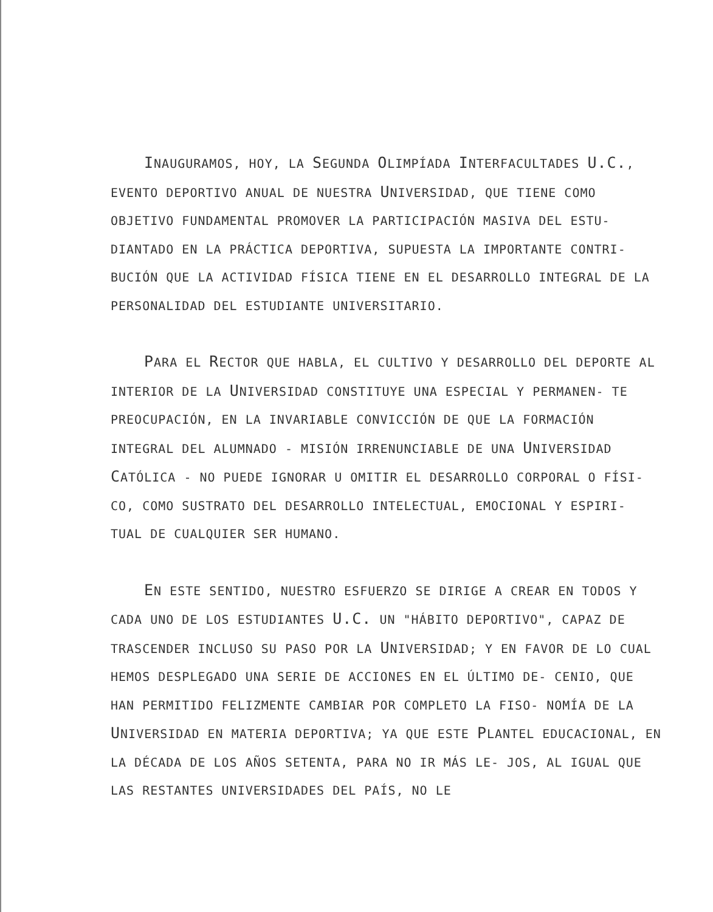INAUGURAMOS, HOY, LA SEGUNDA OLIMPÍADA INTERFACULTADES U.C., EVENTO DEPORTIVO ANUAL DE NUESTRA UNIVERSIDAD, QUE TIENE COMO OBJETIVO FUNDAMENTAL PROMOVER LA PARTICIPACIÓN MASIVA DEL ESTU- DIANTADO EN LA PRÁCTICA DEPORTIVA, SUPUESTA LA IMPORTANTE CONTRI- BUCIÓN QUE LA ACTIVIDAD FÍSICA TIENE EN EL DESARROLLO INTEGRAL DE LA PERSONALIDAD DEL ESTUDIANTE UNIVERSITARIO.
PARA EL RECTOR QUE HABLA, EL CULTIVO Y DESARROLLO DEL DEPORTE AL INTERIOR DE LA UNIVERSIDAD CONSTITUYE UNA ESPECIAL Y PERMANEN- TE PREOCUPACIÓN, EN LA INVARIABLE CONVICCIÓN DE QUE LA FORMACIÓN INTEGRAL DEL ALUMNADO - MISIÓN IRRENUNCIABLE DE UNA UNIVERSIDAD CATÓLICA - NO PUEDE IGNORAR U OMITIR EL DESARROLLO CORPORAL O FÍSI- CO, COMO SUSTRATO DEL DESARROLLO INTELECTUAL, EMOCIONAL Y ESPIRI- TUAL DE CUALQUIER SER HUMANO.
EN ESTE SENTIDO, NUESTRO ESFUERZO SE DIRIGE A CREAR EN TODOS Y CADA UNO DE LOS ESTUDIANTES U.C. UN "HÁBITO DEPORTIVO", CAPAZ DE TRASCENDER INCLUSO SU PASO POR LA UNIVERSIDAD; Y EN FAVOR DE LO CUAL HEMOS DESPLEGADO UNA SERIE DE ACCIONES EN EL ÚLTIMO DE- CENIO, QUE HAN PERMITIDO FELIZMENTE CAMBIAR POR COMPLETO LA FISO- NOMÍA DE LA UNIVERSIDAD EN MATERIA DEPORTIVA; YA QUE ESTE PLANTEL EDUCACIONAL, EN LA DÉCADA DE LOS AÑOS SETENTA, PARA NO IR MÁS LE- JOS, AL IGUAL QUE LAS RESTANTES UNIVERSIDADES DEL PAÍS, NO LE